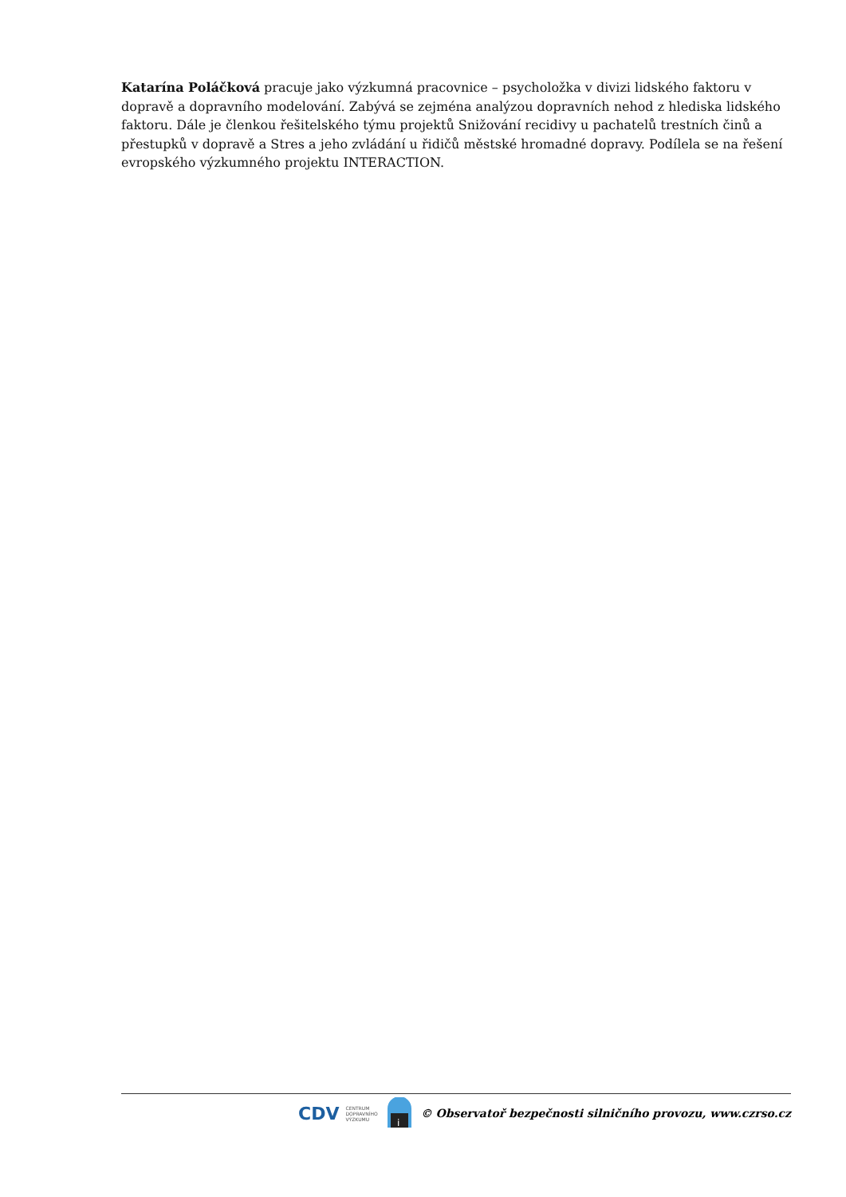Katarína Poláčková pracuje jako výzkumná pracovnice – psycholožka v divizi lidského faktoru v dopravě a dopravního modelování. Zabývá se zejména analýzou dopravních nehod z hlediska lidského faktoru. Dále je členkou řešitelského týmu projektů Snižování recidivy u pachatelů trestních činů a přestupků v dopravě a Stres a jeho zvládání u řidičů městské hromadné dopravy. Podílela se na řešení evropského výzkumného projektu INTERACTION.
CDV CENTRUM
DOPRAVNÍHO
VÝZKUMU
i
© Observatoř bezpečnosti silničního provozu, www.czrso.cz